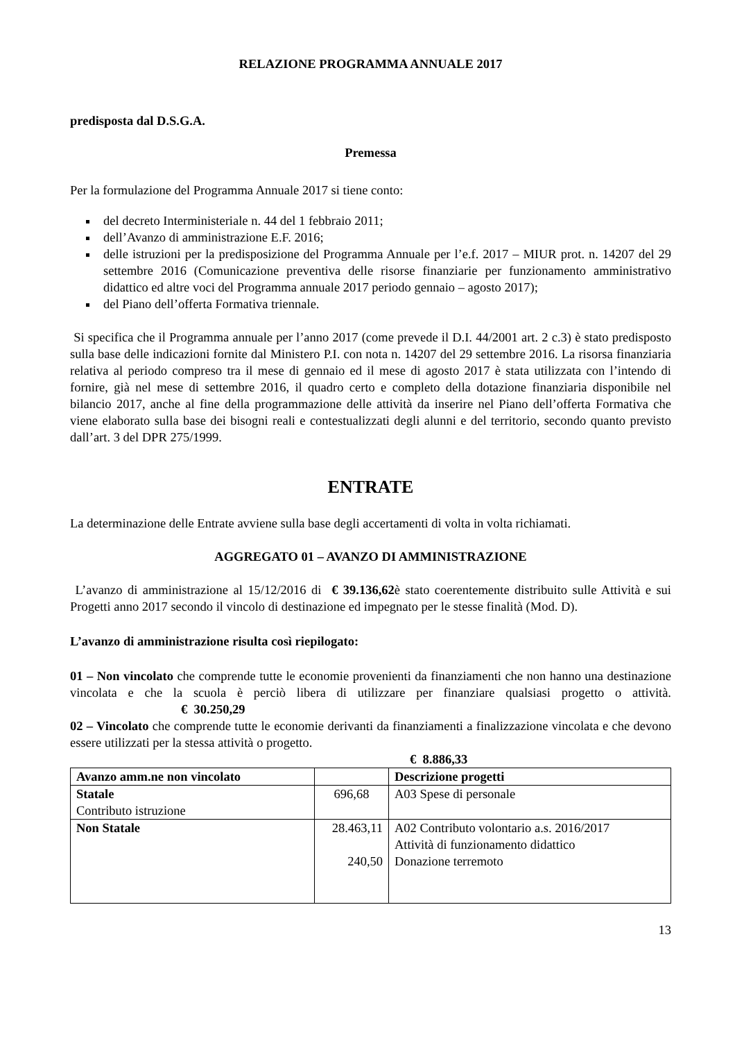RELAZIONE PROGRAMMA ANNUALE 2017
predisposta dal D.S.G.A.
Premessa
Per la formulazione del Programma Annuale 2017 si tiene conto:
del decreto Interministeriale n. 44 del 1 febbraio 2011;
dell’Avanzo di amministrazione E.F. 2016;
delle istruzioni per la predisposizione del Programma Annuale per l’e.f. 2017 – MIUR prot. n. 14207 del 29 settembre 2016 (Comunicazione preventiva delle risorse finanziarie per funzionamento amministrativo didattico ed altre voci del Programma annuale 2017 periodo gennaio – agosto 2017);
del Piano dell’offerta Formativa triennale.
Si specifica che il Programma annuale per l’anno 2017 (come prevede il D.I. 44/2001 art. 2 c.3) è stato predisposto sulla base delle indicazioni fornite dal Ministero P.I. con nota n. 14207 del 29 settembre 2016. La risorsa finanziaria relativa al periodo compreso tra il mese di gennaio ed il mese di agosto 2017 è stata utilizzata con l’intendo di fornire, già nel mese di settembre 2016, il quadro certo e completo della dotazione finanziaria disponibile nel bilancio 2017, anche al fine della programmazione delle attività da inserire nel Piano dell’offerta Formativa che viene elaborato sulla base dei bisogni reali e contestualizzati degli alunni e del territorio, secondo quanto previsto dall’art. 3 del DPR 275/1999.
ENTRATE
La determinazione delle Entrate avviene sulla base degli accertamenti di volta in volta richiamati.
AGGREGATO 01 – AVANZO DI AMMINISTRAZIONE
L’avanzo di amministrazione al 15/12/2016 di € 39.136,62è stato coerentemente distribuito sulle Attività e sui Progetti anno 2017 secondo il vincolo di destinazione ed impegnato per le stesse finalità (Mod. D).
L’avanzo di amministrazione risulta così riepilogato:
01 – Non vincolato che comprende tutte le economie provenienti da finanziamenti che non hanno una destinazione vincolata e che la scuola è perciò libera di utilizzare per finanziare qualsiasi progetto o attività. € 30.250,29
02 – Vincolato che comprende tutte le economie derivanti da finanziamenti a finalizzazione vincolata e che devono essere utilizzati per la stessa attività o progetto.
€ 8.886,33
| Avanzo amm.ne non vincolato | | Descrizione progetti |
| Statale Contributo istruzione | 696,68 | A03 Spese di personale |
| Non Statale | 28.463,11 240,50 | A02 Contributo volontario a.s. 2016/2017 Attività di funzionamento didattico Donazione terremoto |
13